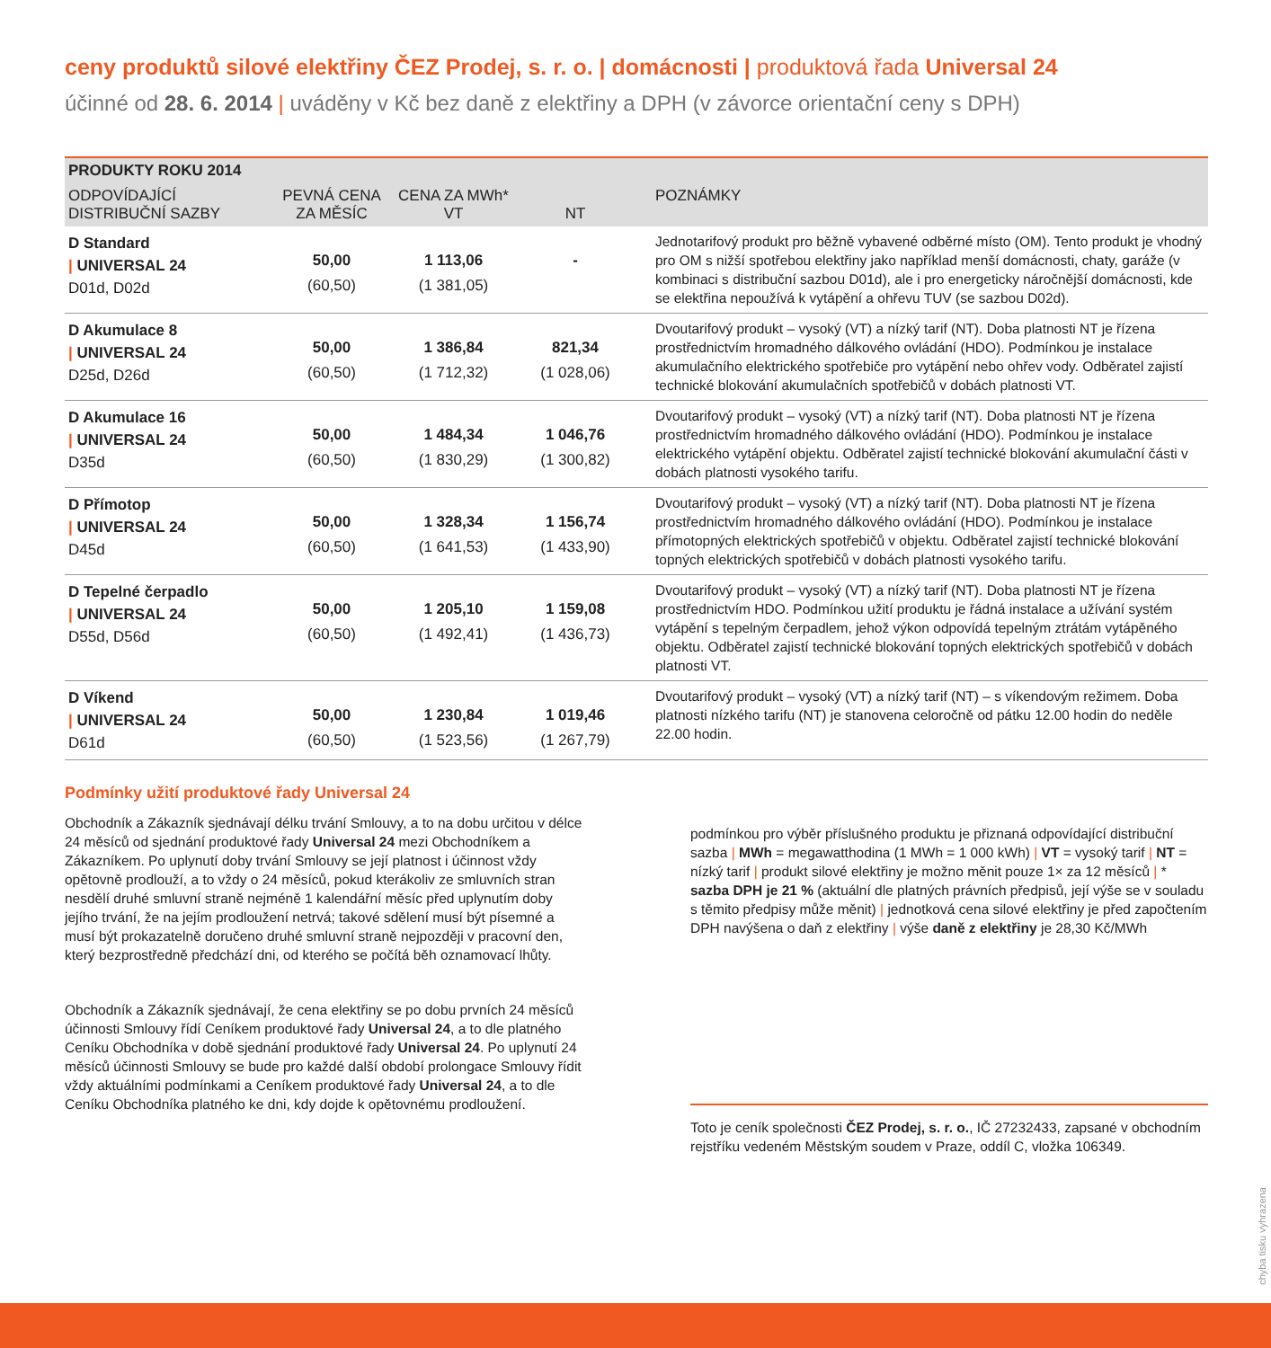ceny produktů silové elektřiny ČEZ Prodej, s. r. o. | domácnosti | produktová řada Universal 24
účinné od 28. 6. 2014 | uváděny v Kč bez daně z elektřiny a DPH (v závorce orientační ceny s DPH)
| PRODUKTY ROKU 2014 | | | | |
| --- | --- | --- | --- | --- |
| ODPOVÍDAJÍCÍ DISTRIBUČNÍ SAZBY | PEVNÁ CENA ZA MĚSÍC | CENA ZA MWh* VT | NT | POZNÁMKY |
| D Standard / UNIVERSAL 24 D01d, D02d | 50,00 (60,50) | 1 113,06 (1 381,05) | - | Jednotarifový produkt pro běžně vybavené odběrné místo (OM). Tento produkt je vhodný pro OM s nižší spotřebou elektřiny jako například menší domácnosti, chaty, garáže (v kombinaci s distribuční sazbou D01d), ale i pro energeticky náročnější domácnosti, kde se elektřina nepoužívá k vytápění a ohřevu TUV (se sazbou D02d). |
| D Akumulace 8 / UNIVERSAL 24 D25d, D26d | 50,00 (60,50) | 1 386,84 (1 712,32) | 821,34 (1 028,06) | Dvoutarifový produkt – vysoký (VT) a nízký tarif (NT). Doba platnosti NT je řízena prostřednictvím hromadného dálkového ovládání (HDO). Podmínkou je instalace akumulačního elektrického spotřebiče pro vytápění nebo ohřev vody. Odběratel zajistí technické blokování akumulačních spotřebičů v dobách platnosti VT. |
| D Akumulace 16 / UNIVERSAL 24 D35d | 50,00 (60,50) | 1 484,34 (1 830,29) | 1 046,76 (1 300,82) | Dvoutarifový produkt – vysoký (VT) a nízký tarif (NT). Doba platnosti NT je řízena prostřednictvím hromadného dálkového ovládání (HDO). Podmínkou je instalace elektrického vytápění objektu. Odběratel zajistí technické blokování akumulační části v dobách platnosti vysokého tarifu. |
| D Přímotop / UNIVERSAL 24 D45d | 50,00 (60,50) | 1 328,34 (1 641,53) | 1 156,74 (1 433,90) | Dvoutarifový produkt – vysoký (VT) a nízký tarif (NT). Doba platnosti NT je řízena prostřednictvím hromadného dálkového ovládání (HDO). Podmínkou je instalace přímotopných elektrických spotřebičů v objektu. Odběratel zajistí technické blokování topných elektrických spotřebičů v dobách platnosti vysokého tarifu. |
| D Tepelné čerpadlo / UNIVERSAL 24 D55d, D56d | 50,00 (60,50) | 1 205,10 (1 492,41) | 1 159,08 (1 436,73) | Dvoutarifový produkt – vysoký (VT) a nízký tarif (NT). Doba platnosti NT je řízena prostřednictvím HDO. Podmínkou užití produktu je řádná instalace a užívání systém vytápění s tepelným čerpadlem, jehož výkon odpovídá tepelným ztrátám vytápěného objektu. Odběratel zajistí technické blokování topných elektrických spotřebičů v dobách platnosti VT. |
| D Víkend / UNIVERSAL 24 D61d | 50,00 (60,50) | 1 230,84 (1 523,56) | 1 019,46 (1 267,79) | Dvoutarifový produkt – vysoký (VT) a nízký tarif (NT) – s víkendovým režimem. Doba platnosti nízkého tarifu (NT) je stanovena celoročně od pátku 12.00 hodin do neděle 22.00 hodin. |
Podmínky užití produktové řady Universal 24
Obchodník a Zákazník sjednávají délku trvání Smlouvy, a to na dobu určitou v délce 24 měsíců od sjednání produktové řady Universal 24 mezi Obchodníkem a Zákazníkem. Po uplynutí doby trvání Smlouvy se její platnost i účinnost vždy opětovně prodlouží, a to vždy o 24 měsíců, pokud kterákoliv ze smluvních stran nesdělí druhé smluvní straně nejméně 1 kalendářní měsíc před uplynutím doby jejího trvání, že na jejím prodloužení netrvá; takové sdělení musí být písemné a musí být prokazatelně doručeno druhé smluvní straně nejpozději v pracovní den, který bezprostředně předchází dni, od kterého se počítá běh oznamovací lhůty.
Obchodník a Zákazník sjednávají, že cena elektřiny se po dobu prvních 24 měsíců účinnosti Smlouvy řídí Ceníkem produktové řady Universal 24, a to dle platného Ceníku Obchodníka v době sjednání produktové řady Universal 24. Po uplynutí 24 měsíců účinnosti Smlouvy se bude pro každé další období prolongace Smlouvy řídit vždy aktuálními podmínkami a Ceníkem produktové řady Universal 24, a to dle Ceníku Obchodníka platného ke dni, kdy dojde k opětovnému prodloužení.
podmínkou pro výběr příslušného produktu je přiznaná odpovídající distribuční sazba | MWh = megawatthodina (1 MWh = 1 000 kWh) | VT = vysoký tarif | NT = nízký tarif | produkt silové elektřiny je možno měnit pouze 1× za 12 měsíců | * sazba DPH je 21 % (aktuální dle platných právních předpisů, její výše se v souladu s těmito předpisy může měnit) | jednotková cena silové elektřiny je před započtením DPH navýšena o daň z elektřiny | výše daně z elektřiny je 28,30 Kč/MWh
Toto je ceník společnosti ČEZ Prodej, s. r. o., IČ 27232433, zapsané v obchodním rejstříku vedeném Městským soudem v Praze, oddíl C, vložka 106349.
chyba tisku vyhrazena